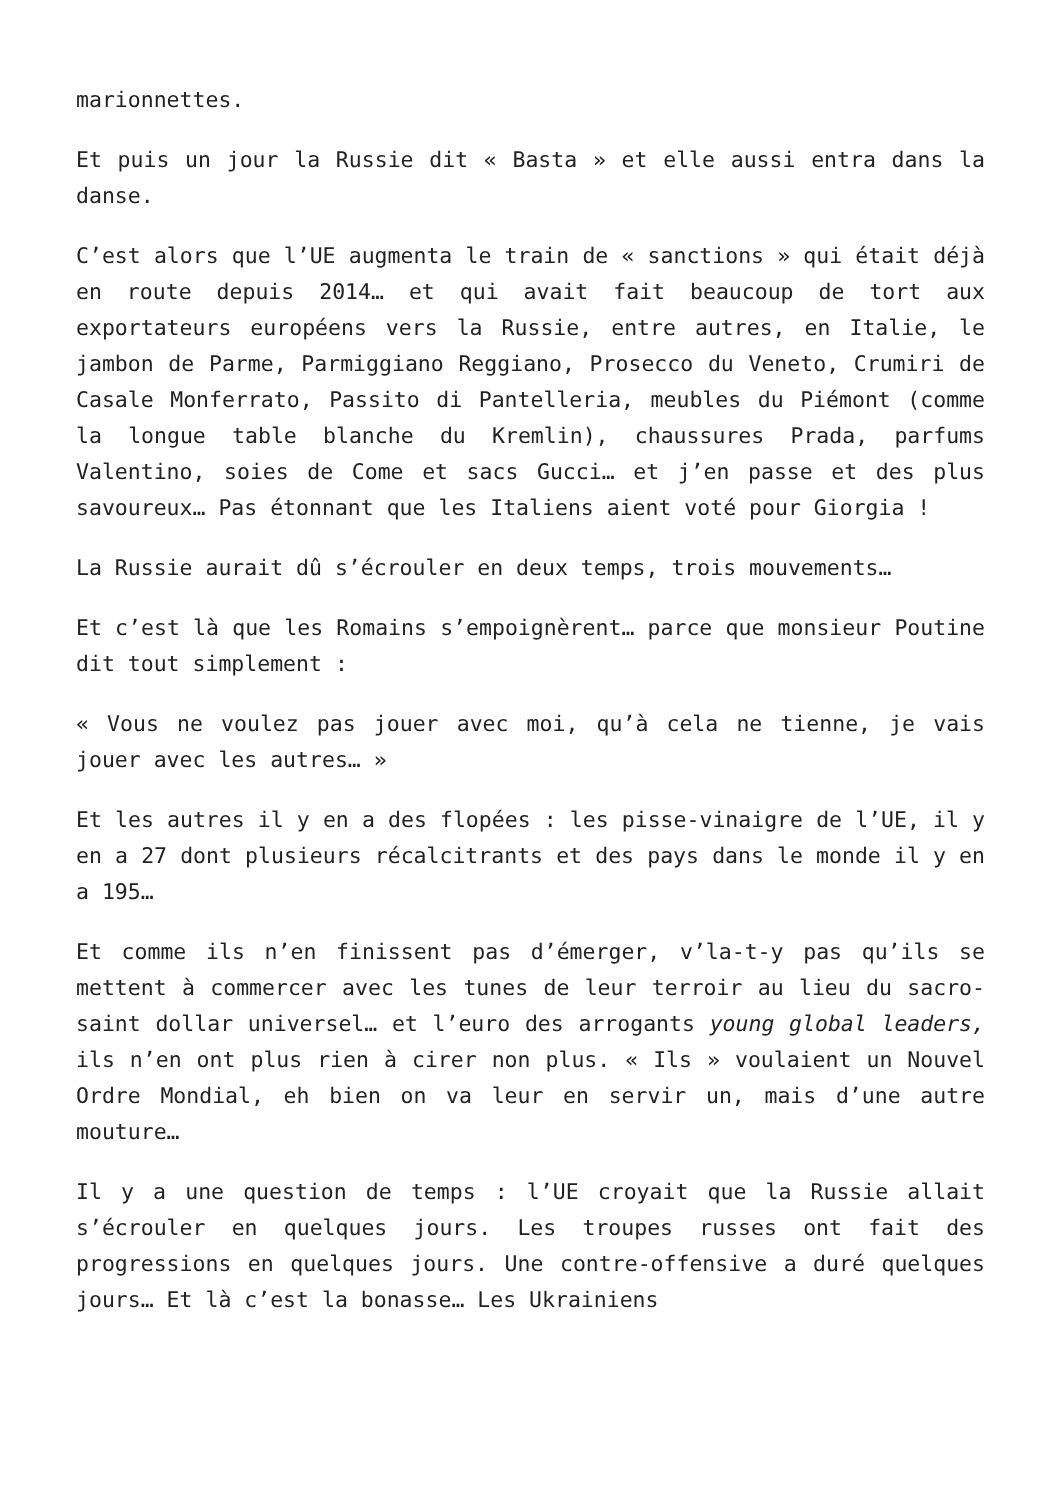marionnettes.
Et puis un jour la Russie dit « Basta » et elle aussi entra dans la danse.
C’est alors que l’UE augmenta le train de « sanctions » qui était déjà en route depuis 2014… et qui avait fait beaucoup de tort aux exportateurs européens vers la Russie, entre autres, en Italie, le jambon de Parme, Parmiggiano Reggiano, Prosecco du Veneto, Crumiri de Casale Monferrato, Passito di Pantelleria, meubles du Piémont (comme la longue table blanche du Kremlin), chaussures Prada, parfums Valentino, soies de Come et sacs Gucci… et j’en passe et des plus savoureux… Pas étonnant que les Italiens aient voté pour Giorgia !
La Russie aurait dû s’écrouler en deux temps, trois mouvements…
Et c’est là que les Romains s’empoignèrent… parce que monsieur Poutine dit tout simplement :
« Vous ne voulez pas jouer avec moi, qu’à cela ne tienne, je vais jouer avec les autres… »
Et les autres il y en a des flopées : les pisse-vinaigre de l’UE, il y en a 27 dont plusieurs récalcitrants et des pays dans le monde il y en a 195…
Et comme ils n’en finissent pas d’émerger, v’la-t-y pas qu’ils se mettent à commercer avec les tunes de leur terroir au lieu du sacro-saint dollar universel… et l’euro des arrogants young global leaders, ils n’en ont plus rien à cirer non plus. « Ils » voulaient un Nouvel Ordre Mondial, eh bien on va leur en servir un, mais d’une autre mouture…
Il y a une question de temps : l’UE croyait que la Russie allait s’écrouler en quelques jours. Les troupes russes ont fait des progressions en quelques jours. Une contre-offensive a duré quelques jours… Et là c’est la bonasse… Les Ukrainiens